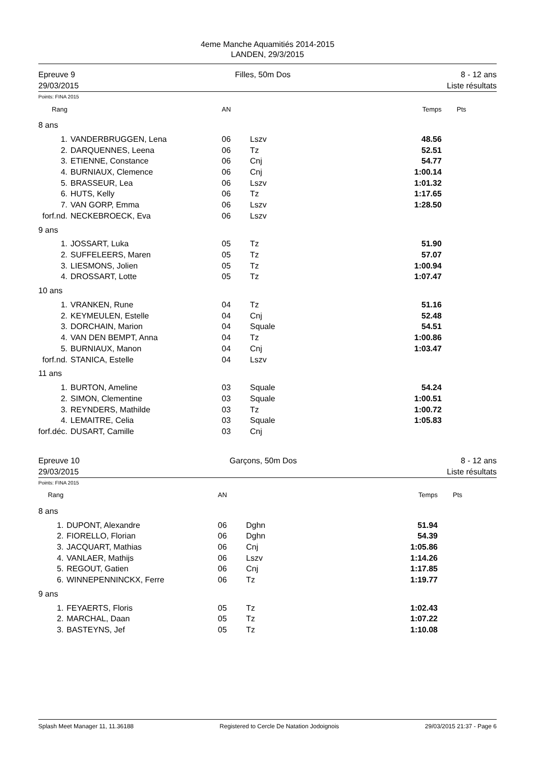4eme Manche Aquamitiés 2014-2015
LANDEN, 29/3/2015
Epreuve 9
29/03/2015
Filles, 50m Dos 8 - 12 ans
Liste résultats
Points: FINA 2015
| Rang | | AN | | Temps | Pts |
| --- | --- | --- | --- | --- | --- |
| 8 ans | | | | | |
| 1. | VANDERBRUGGEN, Lena | 06 | Lszv | 48.56 | |
| 2. | DARQUENNES, Leena | 06 | Tz | 52.51 | |
| 3. | ETIENNE, Constance | 06 | Cnj | 54.77 | |
| 4. | BURNIAUX, Clemence | 06 | Cnj | 1:00.14 | |
| 5. | BRASSEUR, Lea | 06 | Lszv | 1:01.32 | |
| 6. | HUTS, Kelly | 06 | Tz | 1:17.65 | |
| 7. | VAN GORP, Emma | 06 | Lszv | 1:28.50 | |
| forf.nd. | NECKEBROECK, Eva | 06 | Lszv | | |
| 9 ans | | | | | |
| 1. | JOSSART, Luka | 05 | Tz | 51.90 | |
| 2. | SUFFELEERS, Maren | 05 | Tz | 57.07 | |
| 3. | LIESMONS, Jolien | 05 | Tz | 1:00.94 | |
| 4. | DROSSART, Lotte | 05 | Tz | 1:07.47 | |
| 10 ans | | | | | |
| 1. | VRANKEN, Rune | 04 | Tz | 51.16 | |
| 2. | KEYMEULEN, Estelle | 04 | Cnj | 52.48 | |
| 3. | DORCHAIN, Marion | 04 | Squale | 54.51 | |
| 4. | VAN DEN BEMPT, Anna | 04 | Tz | 1:00.86 | |
| 5. | BURNIAUX, Manon | 04 | Cnj | 1:03.47 | |
| forf.nd. | STANICA, Estelle | 04 | Lszv | | |
| 11 ans | | | | | |
| 1. | BURTON, Ameline | 03 | Squale | 54.24 | |
| 2. | SIMON, Clementine | 03 | Squale | 1:00.51 | |
| 3. | REYNDERS, Mathilde | 03 | Tz | 1:00.72 | |
| 4. | LEMAITRE, Celia | 03 | Squale | 1:05.83 | |
| forf.déc. | DUSART, Camille | 03 | Cnj | | |
Epreuve 10
29/03/2015
Garçons, 50m Dos 8 - 12 ans
Liste résultats
Points: FINA 2015
| Rang | | AN | | Temps | Pts |
| --- | --- | --- | --- | --- | --- |
| 8 ans | | | | | |
| 1. | DUPONT, Alexandre | 06 | Dghn | 51.94 | |
| 2. | FIORELLO, Florian | 06 | Dghn | 54.39 | |
| 3. | JACQUART, Mathias | 06 | Cnj | 1:05.86 | |
| 4. | VANLAER, Mathijs | 06 | Lszv | 1:14.26 | |
| 5. | REGOUT, Gatien | 06 | Cnj | 1:17.85 | |
| 6. | WINNEPENNINCKX, Ferre | 06 | Tz | 1:19.77 | |
| 9 ans | | | | | |
| 1. | FEYAERTS, Floris | 05 | Tz | 1:02.43 | |
| 2. | MARCHAL, Daan | 05 | Tz | 1:07.22 | |
| 3. | BASTEYNS, Jef | 05 | Tz | 1:10.08 | |
Splash Meet Manager 11, 11.36188 Registered to Cercle De Natation Jodoignois 29/03/2015 21:37 - Page 6